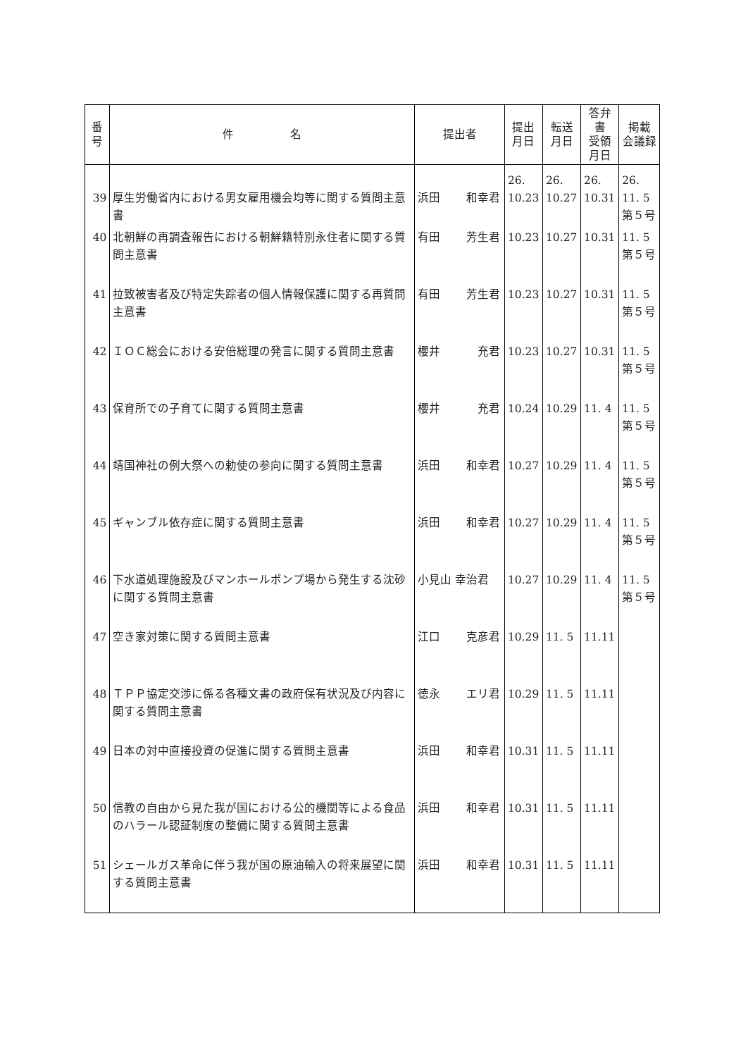| 番 号 | 件 名 | 提出者 | 提出 月日 | 転送 月日 | 答弁書 受領 月日 | 掲載 会議録 |
| --- | --- | --- | --- | --- | --- | --- |
| 39 | 厚生労働省内における男女雇用機会均等に関する質問主意書 | 浜田 和幸君 | 26. 10.23 | 26. 10.27 | 26. 10.31 | 26. 11. 5 第５号 |
| 40 | 北朝鮮の再調査報告における朝鮮籍特別永住者に関する質問主意書 | 有田 芳生君 | 10.23 | 10.27 | 10.31 | 11. 5 第５号 |
| 41 | 拉致被害者及び特定失踪者の個人情報保護に関する再質問主意書 | 有田 芳生君 | 10.23 | 10.27 | 10.31 | 11. 5 第５号 |
| 42 | ＩＯＣ総会における安倍総理の発言に関する質問主意書 | 櫻井 充君 | 10.23 | 10.27 | 10.31 | 11. 5 第５号 |
| 43 | 保育所での子育てに関する質問主意書 | 櫻井 充君 | 10.24 | 10.29 | 11. 4 | 11. 5 第５号 |
| 44 | 靖国神社の例大祭への勅使の参向に関する質問主意書 | 浜田 和幸君 | 10.27 | 10.29 | 11. 4 | 11. 5 第５号 |
| 45 | ギャンブル依存症に関する質問主意書 | 浜田 和幸君 | 10.27 | 10.29 | 11. 4 | 11. 5 第５号 |
| 46 | 下水道処理施設及びマンホールポンプ場から発生する沈砂に関する質問主意書 | 小見山 幸治君 | 10.27 | 10.29 | 11. 4 | 11. 5 第５号 |
| 47 | 空き家対策に関する質問主意書 | 江口 克彦君 | 10.29 | 11. 5 | 11.11 | |
| 48 | ＴＰＰ協定交渉に係る各種文書の政府保有状況及び内容に関する質問主意書 | 徳永 エリ君 | 10.29 | 11. 5 | 11.11 | |
| 49 | 日本の対中直接投資の促進に関する質問主意書 | 浜田 和幸君 | 10.31 | 11. 5 | 11.11 | |
| 50 | 信教の自由から見た我が国における公的機関等による食品のハラール認証制度の整備に関する質問主意書 | 浜田 和幸君 | 10.31 | 11. 5 | 11.11 | |
| 51 | シェールガス革命に伴う我が国の原油輸入の将来展望に関する質問主意書 | 浜田 和幸君 | 10.31 | 11. 5 | 11.11 | |